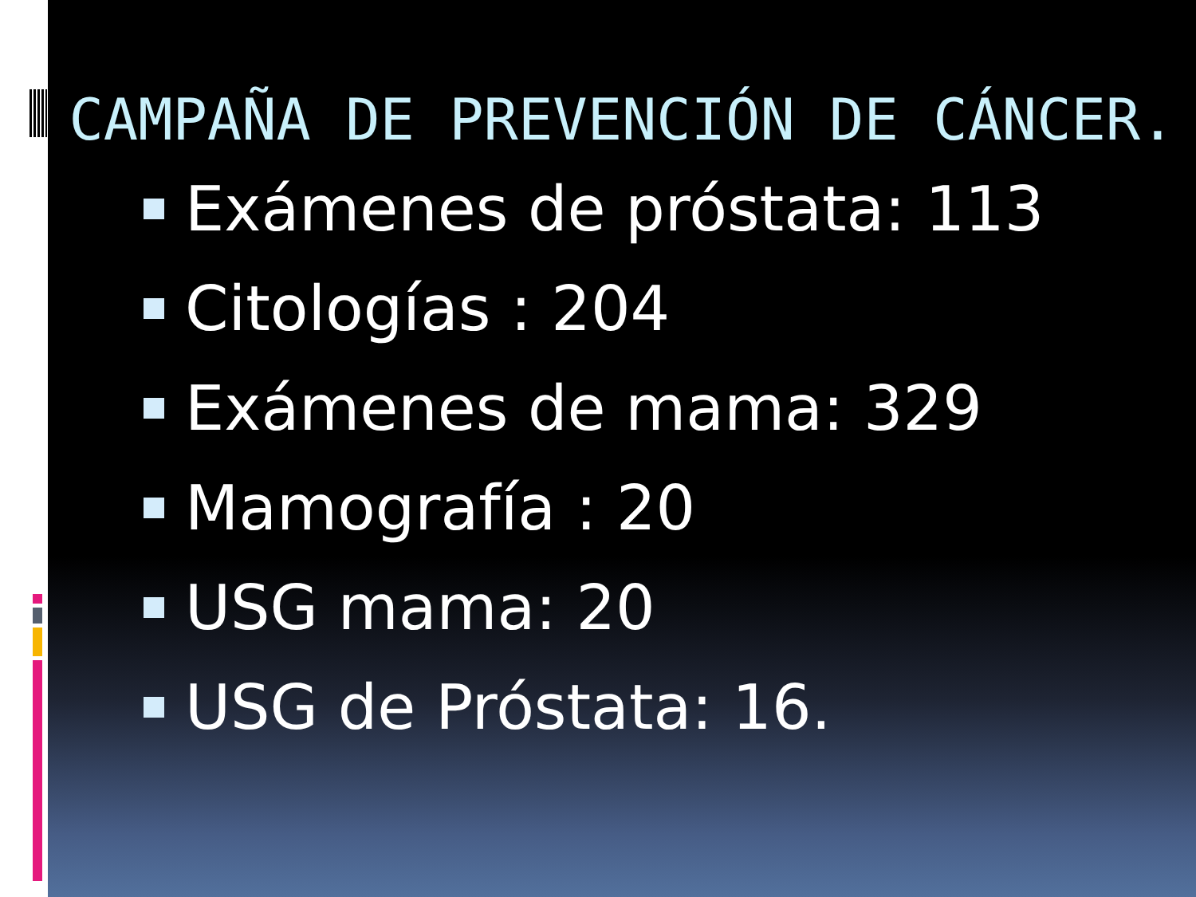CAMPAÑA DE PREVENCIÓN DE CÁNCER.
Exámenes de próstata: 113
Citologías : 204
Exámenes de mama: 329
Mamografía : 20
USG mama: 20
USG de Próstata: 16.